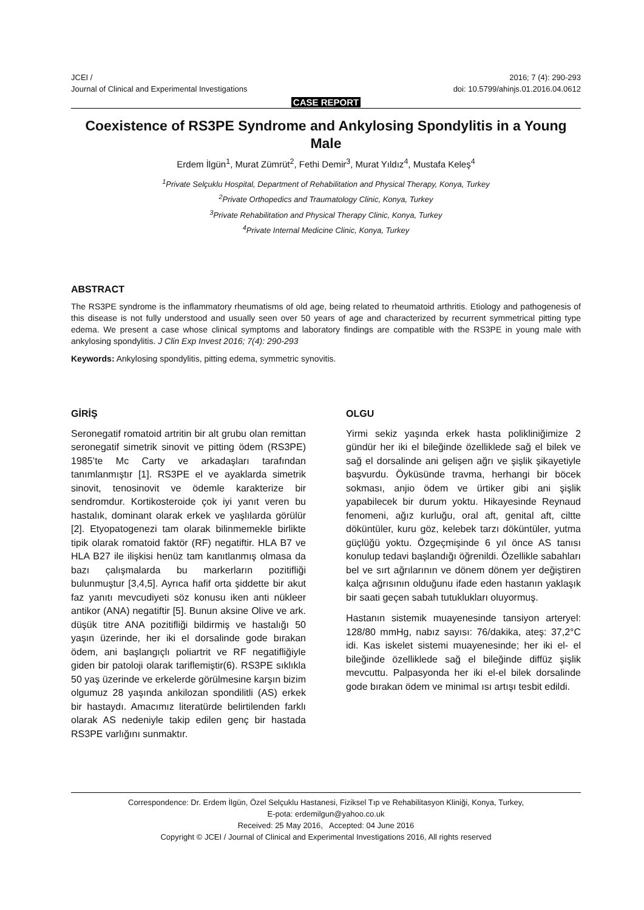JCEI /
Journal of Clinical and Experimental Investigations
2016; 7 (4): 290-293
doi: 10.5799/ahinjs.01.2016.04.0612
CASE REPORT
Coexistence of RS3PE Syndrome and Ankylosing Spondylitis in a Young Male
Erdem İlgün<sup>1</sup>, Murat Zümrüt<sup>2</sup>, Fethi Demir<sup>3</sup>, Murat Yıldız<sup>4</sup>, Mustafa Keleş<sup>4</sup>
<sup>1</sup> Private Selçuklu Hospital, Department of Rehabilitation and Physical Therapy, Konya, Turkey
<sup>2</sup> Private Orthopedics and Traumatology Clinic, Konya, Turkey
<sup>3</sup> Private Rehabilitation and Physical Therapy Clinic, Konya, Turkey
<sup>4</sup> Private Internal Medicine Clinic, Konya, Turkey
ABSTRACT
The RS3PE syndrome is the inflammatory rheumatisms of old age, being related to rheumatoid arthritis. Etiology and pathogenesis of this disease is not fully understood and usually seen over 50 years of age and characterized by recurrent symmetrical pitting type edema. We present a case whose clinical symptoms and laboratory findings are compatible with the RS3PE in young male with ankylosing spondylitis. J Clin Exp Invest 2016; 7(4): 290-293
Keywords: Ankylosing spondylitis, pitting edema, symmetric synovitis.
GİRİŞ
Seronegatif romatoid artritin bir alt grubu olan remittan seronegatif simetrik sinovit ve pitting ödem (RS3PE) 1985’te Mc Carty ve arkadaşları tarafından tanımlanmıştır [1]. RS3PE el ve ayaklarda simetrik sinovit, tenosinovit ve ödemle karakterize bir sendromdur. Kortikosteroide çok iyi yanıt veren bu hastalık, dominant olarak erkek ve yaşlılarda görülür [2]. Etyopatogenezi tam olarak bilinmemekle birlikte tipik olarak romatoid faktör (RF) negatiftir. HLA B7 ve HLA B27 ile ilişkisi henüz tam kanıtlanmış olmasa da bazı çalışmalarda bu markerların pozitifliği bulunmuştur [3,4,5]. Ayrıca hafif orta şiddette bir akut faz yanıtı mevcudiyeti söz konusu iken anti nükleer antikor (ANA) negatiftir [5]. Bunun aksine Olive ve ark. düşük titre ANA pozitifliği bildirmiş ve hastalığı 50 yaşın üzerinde, her iki el dorsalinde gode bırakan ödem, ani başlangıçlı poliartrit ve RF negatifliğiyle giden bir patoloji olarak tariflemiştir(6). RS3PE sıklıkla 50 yaş üzerinde ve erkelerde görülmesine karşın bizim olgumuz 28 yaşında ankilozan spondilitli (AS) erkek bir hastaydı. Amacımız literatürde belirtilenden farklı olarak AS nedeniyle takip edilen genç bir hastada RS3PE varlığını sunmaktır.
OLGU
Yirmi sekiz yaşında erkek hasta polikliniğimize 2 gündür her iki el bileğinde özelliklede sağ el bilek ve sağ el dorsalinde ani gelişen ağrı ve şişlik şikayetiyle başvurdu. Öyküsünde travma, herhangi bir böcek sokması, anjio ödem ve ürtiker gibi ani şişlik yapabilecek bir durum yoktu. Hikayesinde Reynaud fenomeni, ağız kurluğu, oral aft, genital aft, ciltte döküntüler, kuru göz, kelebek tarzı döküntüler, yutma güçlüğü yoktu. Özgeçmişinde 6 yıl önce AS tanısı konulup tedavi başlandığı öğrenildi. Özellikle sabahları bel ve sırt ağrılarının ve dönem dönem yer değiştiren kalça ağrısının olduğunu ifade eden hastanın yaklaşık bir saati geçen sabah tutuklukları oluyormuş.
Hastanın sistemik muayenesinde tansiyon arteryel: 128/80 mmHg, nabız sayısı: 76/dakika, ateş: 37,2°C idi. Kas iskelet sistemi muayenesinde; her iki el- el bileğinde özellikledе sağ el bileğinde diffüz şişlik mevcuttu. Palpasyonda her iki el-el bilek dorsalinde gode bırakan ödem ve minimal ısı artışı tesbit edildi.
Correspondence: Dr. Erdem İlgün, Özel Selçuklu Hastanesi, Fiziksel Tıp ve Rehabilitasyon Kliniği, Konya, Turkey,
E-pota: erdemilgun@yahoo.co.uk
Received: 25 May 2016, Accepted: 04 June 2016
Copyright © JCEI / Journal of Clinical and Experimental Investigations 2016, All rights reserved